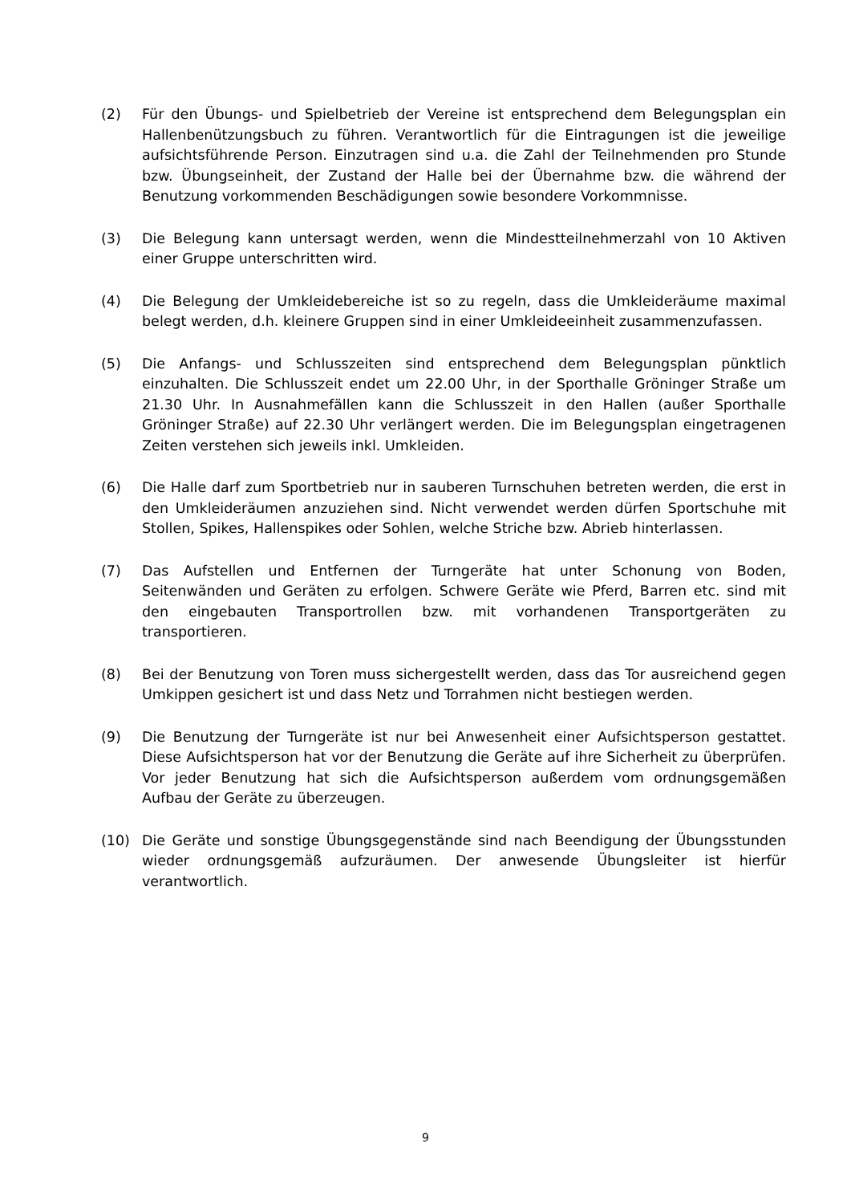(2) Für den Übungs- und Spielbetrieb der Vereine ist entsprechend dem Belegungsplan ein Hallenbenützungsbuch zu führen. Verantwortlich für die Eintragungen ist die jeweilige aufsichtsführende Person. Einzutragen sind u.a. die Zahl der Teilnehmenden pro Stunde bzw. Übungseinheit, der Zustand der Halle bei der Übernahme bzw. die während der Benutzung vorkommenden Beschädigungen sowie besondere Vorkommnisse.
(3) Die Belegung kann untersagt werden, wenn die Mindestteilnehmerzahl von 10 Aktiven einer Gruppe unterschritten wird.
(4) Die Belegung der Umkleidebereiche ist so zu regeln, dass die Umkleideräume maximal belegt werden, d.h. kleinere Gruppen sind in einer Umkleideeinheit zusammenzufassen.
(5) Die Anfangs- und Schlusszeiten sind entsprechend dem Belegungsplan pünktlich einzuhalten. Die Schlusszeit endet um 22.00 Uhr, in der Sporthalle Gröninger Straße um 21.30 Uhr. In Ausnahmefällen kann die Schlusszeit in den Hallen (außer Sporthalle Gröninger Straße) auf 22.30 Uhr verlängert werden. Die im Belegungsplan eingetragenen Zeiten verstehen sich jeweils inkl. Umkleiden.
(6) Die Halle darf zum Sportbetrieb nur in sauberen Turnschuhen betreten werden, die erst in den Umkleideräumen anzuziehen sind. Nicht verwendet werden dürfen Sportschuhe mit Stollen, Spikes, Hallenspikes oder Sohlen, welche Striche bzw. Abrieb hinterlassen.
(7) Das Aufstellen und Entfernen der Turngeräte hat unter Schonung von Boden, Seitenwänden und Geräten zu erfolgen. Schwere Geräte wie Pferd, Barren etc. sind mit den eingebauten Transportrollen bzw. mit vorhandenen Transportgeräten zu transportieren.
(8) Bei der Benutzung von Toren muss sichergestellt werden, dass das Tor ausreichend gegen Umkippen gesichert ist und dass Netz und Torrahmen nicht bestiegen werden.
(9) Die Benutzung der Turngeräte ist nur bei Anwesenheit einer Aufsichtsperson gestattet. Diese Aufsichtsperson hat vor der Benutzung die Geräte auf ihre Sicherheit zu überprüfen. Vor jeder Benutzung hat sich die Aufsichtsperson außerdem vom ordnungsgemäßen Aufbau der Geräte zu überzeugen.
(10) Die Geräte und sonstige Übungsgegenstände sind nach Beendigung der Übungsstunden wieder ordnungsgemäß aufzuräumen. Der anwesende Übungsleiter ist hierfür verantwortlich.
9